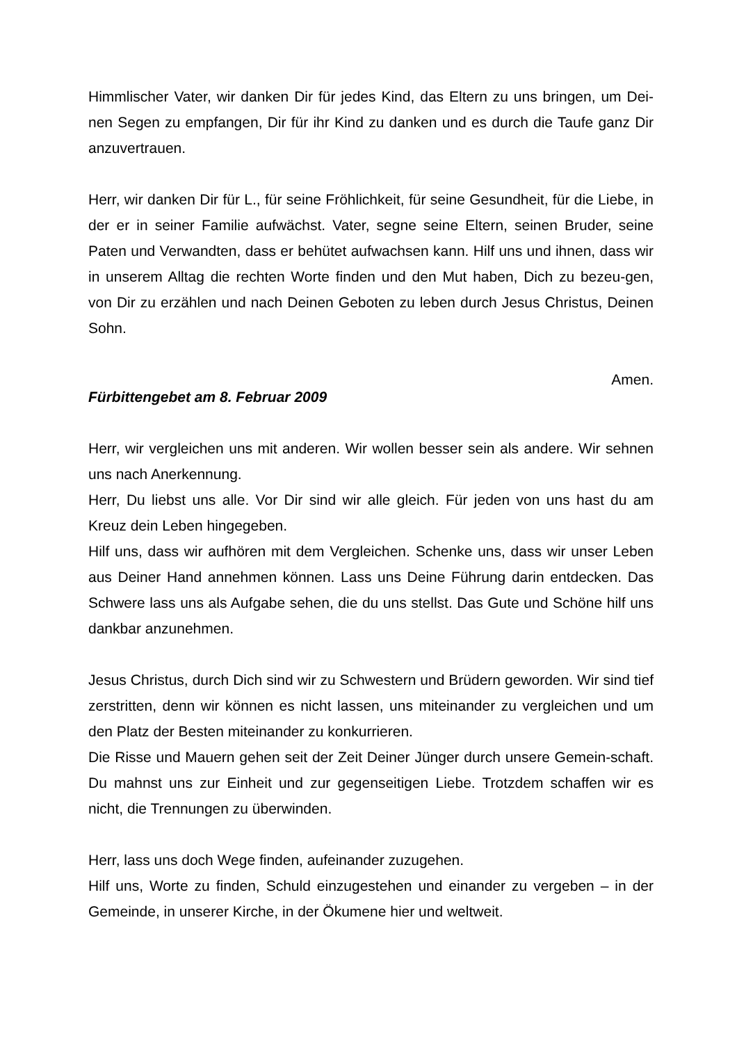Himmlischer Vater, wir danken Dir für jedes Kind, das Eltern zu uns bringen, um Dei-nen Segen zu empfangen, Dir für ihr Kind zu danken und es durch die Taufe ganz Dir anzuvertrauen.
Herr, wir danken Dir für L., für seine Fröhlichkeit, für seine Gesundheit, für die Liebe, in der er in seiner Familie aufwächst. Vater, segne seine Eltern, seinen Bruder, seine Paten und Verwandten, dass er behütet aufwachsen kann. Hilf uns und ihnen, dass wir in unserem Alltag die rechten Worte finden und den Mut haben, Dich zu bezeu-gen, von Dir zu erzählen und nach Deinen Geboten zu leben durch Jesus Christus, Deinen Sohn.
Amen.
Fürbittengebet am 8. Februar 2009
Herr, wir vergleichen uns mit anderen. Wir wollen besser sein als andere. Wir sehnen uns nach Anerkennung.
Herr, Du liebst uns alle. Vor Dir sind wir alle gleich. Für jeden von uns hast du am Kreuz dein Leben hingegeben.
Hilf uns, dass wir aufhören mit dem Vergleichen. Schenke uns, dass wir unser Leben aus Deiner Hand annehmen können. Lass uns Deine Führung darin entdecken. Das Schwere lass uns als Aufgabe sehen, die du uns stellst. Das Gute und Schöne hilf uns dankbar anzunehmen.
Jesus Christus, durch Dich sind wir zu Schwestern und Brüdern geworden. Wir sind tief zerstritten, denn wir können es nicht lassen, uns miteinander zu vergleichen und um den Platz der Besten miteinander zu konkurrieren.
Die Risse und Mauern gehen seit der Zeit Deiner Jünger durch unsere Gemein-schaft. Du mahnst uns zur Einheit und zur gegenseitigen Liebe. Trotzdem schaffen wir es nicht, die Trennungen zu überwinden.
Herr, lass uns doch Wege finden, aufeinander zuzugehen.
Hilf uns, Worte zu finden, Schuld einzugestehen und einander zu vergeben – in der Gemeinde, in unserer Kirche, in der Ökumene hier und weltweit.